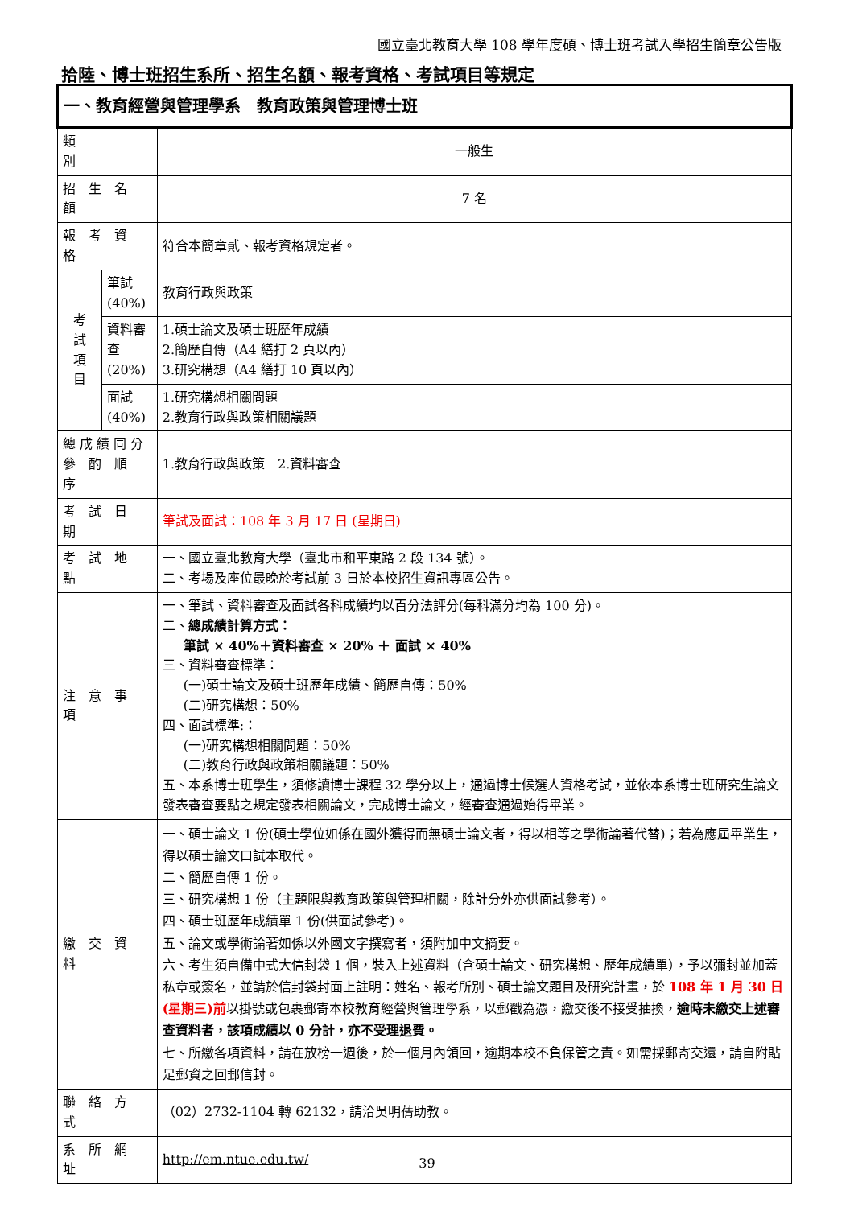國立臺北教育大學 108 學年度碩、博士班考試入學招生簡章公告版
拾陸、博士班招生系所、招生名額、報考資格、考試項目等規定
| 一、教育經營與管理學系 教育政策與管理博士班 | | |
| 類 別 | | 一般生 |
| 招 生 名 額 | | 7 名 |
| 報 考 資 格 | | 符合本簡章貳、報考資格規定者。 |
| 考 試 項 目 | 筆試(40%) | 教育行政與政策 |
| | 資料審查 (20%) | 1.碩士論文及碩士班歷年成績 2.簡歷自傳（A4 繕打 2 頁以內） 3.研究構想（A4 繕打 10 頁以內） |
| | 面試(40%) | 1.研究構想相關問題 2.教育行政與政策相關議題 |
| 總 成 績 同 分 參 酌 順 序 | | 1.教育行政與政策 2.資料審查 |
| 考 試 日 期 | | 筆試及面試：108 年 3 月 17 日 (星期日) |
| 考 試 地 點 | | 一、國立臺北教育大學（臺北市和平東路 2 段 134 號）。 二、考場及座位最晚於考試前 3 日於本校招生資訊專區公告。 |
| 注 意 事 項 | | 一、筆試、資料審查及面試各科成績均以百分法評分(每科滿分均為 100 分)。 二、 總成績計算方式： 筆試 × 40%＋資料審查 × 20% ＋ 面試 × 40% 三、資料審查標準： (一)碩士論文及碩士班歷年成績、簡歷自傳：50% (二)研究構想：50% 四、面試標準:： (一)研究構想相關問題：50% (二)教育行政與政策相關議題：50% 五、本系博士班學生，須修讀博士課程 32 學分以上，通過博士候選人資格考試，並依本系博士班研究生論文發表審查要點之規定發表相關論文，完成博士論文，經審查通過始得畢業。 |
| 繳 交 資 料 | | 一、碩士論文 1 份(碩士學位如係在國外獲得而無碩士論文者，得以相等之學術論著代替)；若為應屆畢業生，得以碩士論文口試本取代。 二、簡歷自傳 1 份。 三、研究構想 1 份（主題限與教育政策與管理相關，除計分外亦供面試參考）。 四、碩士班歷年成績單 1 份(供面試參考)。 五、論文或學術論著如係以外國文字撰寫者，須附加中文摘要。 六、考生須自備中式大信封袋 1 個，裝入上述資料（含碩士論文、研究構想、歷年成績單），予以彌封並加蓋私章或簽名，並請於信封袋封面上註明：姓名、報考所別、碩士論文題目及研究計畫，於 108 年 1 月 30 日(星期三)前 以掛號或包裹郵寄本校教育經營與管理學系，以郵戳為憑，繳交後不接受抽換， 逾時未繳交上述審查資料者，該項成績以 0 分計，亦不受理退費。 七、所繳各項資料，請在放榜一週後，於一個月內領回，逾期本校不負保管之責。如需採郵寄交還，請自附貼足郵資之回郵信封。 |
| 聯 絡 方 式 | | （02）2732-1104 轉 62132，請洽吳明蒨助教。 |
| 系 所 網 址 | | http://em.ntue.edu.tw/ |
39